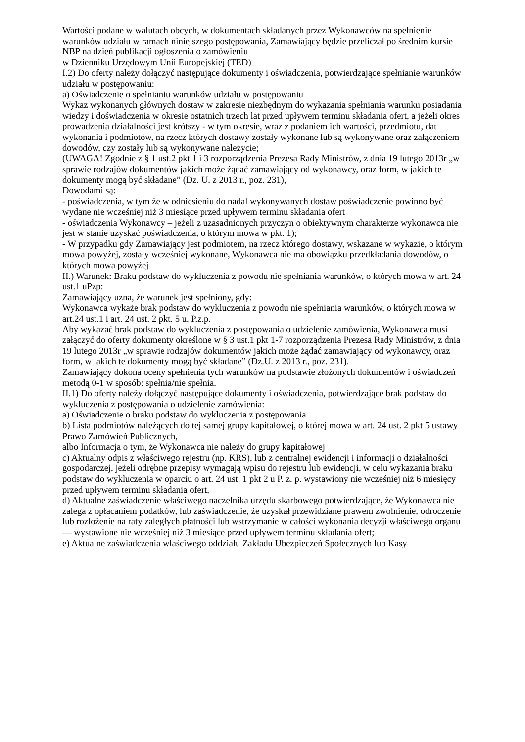Wartości podane w walutach obcych, w dokumentach składanych przez Wykonawców na spełnienie warunków udziału w ramach niniejszego postępowania, Zamawiający będzie przeliczał po średnim kursie NBP na dzień publikacji ogłoszenia o zamówieniu
w Dzienniku Urzędowym Unii Europejskiej (TED)
I.2) Do oferty należy dołączyć następujące dokumenty i oświadczenia, potwierdzające spełnianie warunków udziału w postępowaniu:
a) Oświadczenie o spełnianiu warunków udziału w postępowaniu
Wykaz wykonanych głównych dostaw w zakresie niezbędnym do wykazania spełniania warunku posiadania wiedzy i doświadczenia w okresie ostatnich trzech lat przed upływem terminu składania ofert, a jeżeli okres prowadzenia działalności jest krótszy - w tym okresie, wraz z podaniem ich wartości, przedmiotu, dat wykonania i podmiotów, na rzecz których dostawy zostały wykonane lub są wykonywane oraz załączeniem dowodów, czy zostały lub są wykonywane należycie;
(UWAGA! Zgodnie z § 1 ust.2 pkt 1 i 3 rozporządzenia Prezesa Rady Ministrów, z dnia 19 lutego 2013r „w sprawie rodzajów dokumentów jakich może żądać zamawiający od wykonawcy, oraz form, w jakich te dokumenty mogą być składane” (Dz. U. z 2013 r., poz. 231),
Dowodami są:
- poświadczenia, w tym że w odniesieniu do nadal wykonywanych dostaw poświadczenie powinno być wydane nie wcześniej niż 3 miesiące przed upływem terminu składania ofert
- oświadczenia Wykonawcy – jeżeli z uzasadnionych przyczyn o obiektywnym charakterze wykonawca nie jest w stanie uzyskać poświadczenia, o którym mowa w pkt. 1);
- W przypadku gdy Zamawiający jest podmiotem, na rzecz którego dostawy, wskazane w wykazie, o którym mowa powyżej, zostały wcześniej wykonane, Wykonawca nie ma obowiązku przedkładania dowodów, o których mowa powyżej
II.) Warunek: Braku podstaw do wykluczenia z powodu nie spełniania warunków, o których mowa w art. 24 ust.1 uPzp:
Zamawiający uzna, że warunek jest spełniony, gdy:
Wykonawca wykaże brak podstaw do wykluczenia z powodu nie spełniania warunków, o których mowa w art.24 ust.1 i art. 24 ust. 2 pkt. 5 u. P.z.p.
Aby wykazać brak podstaw do wykluczenia z postępowania o udzielenie zamówienia, Wykonawca musi załączyć do oferty dokumenty określone w § 3 ust.1 pkt 1-7 rozporządzenia Prezesa Rady Ministrów, z dnia 19 lutego 2013r „w sprawie rodzajów dokumentów jakich może żądać zamawiający od wykonawcy, oraz form, w jakich te dokumenty mogą być składane” (Dz.U. z 2013 r., poz. 231).
Zamawiający dokona oceny spełnienia tych warunków na podstawie złożonych dokumentów i oświadczeń metodą 0-1 w sposób: spełnia/nie spełnia.
II.1) Do oferty należy dołączyć następujące dokumenty i oświadczenia, potwierdzające brak podstaw do wykluczenia z postępowania o udzielenie zamówienia:
a) Oświadczenie o braku podstaw do wykluczenia z postępowania
b) Lista podmiotów należących do tej samej grupy kapitałowej, o której mowa w art. 24 ust. 2 pkt 5 ustawy Prawo Zamówień Publicznych,
albo Informacja o tym, że Wykonawca nie należy do grupy kapitałowej
c) Aktualny odpis z właściwego rejestru (np. KRS), lub z centralnej ewidencji i informacji o działalności gospodarczej, jeżeli odrębne przepisy wymagają wpisu do rejestru lub ewidencji, w celu wykazania braku podstaw do wykluczenia w oparciu o art. 24 ust. 1 pkt 2 u P. z. p. wystawiony nie wcześniej niż 6 miesięcy przed upływem terminu składania ofert,
d) Aktualne zaświadczenie właściwego naczelnika urzędu skarbowego potwierdzające, że Wykonawca nie zalega z opłacaniem podatków, lub zaświadczenie, że uzyskał przewidziane prawem zwolnienie, odroczenie lub rozłożenie na raty zaległych płatności lub wstrzymanie w całości wykonania decyzji właściwego organu— wystawione nie wcześniej niż 3 miesiące przed upływem terminu składania ofert;
e) Aktualne zaświadczenia właściwego oddziału Zakładu Ubezpieczeń Społecznych lub Kasy